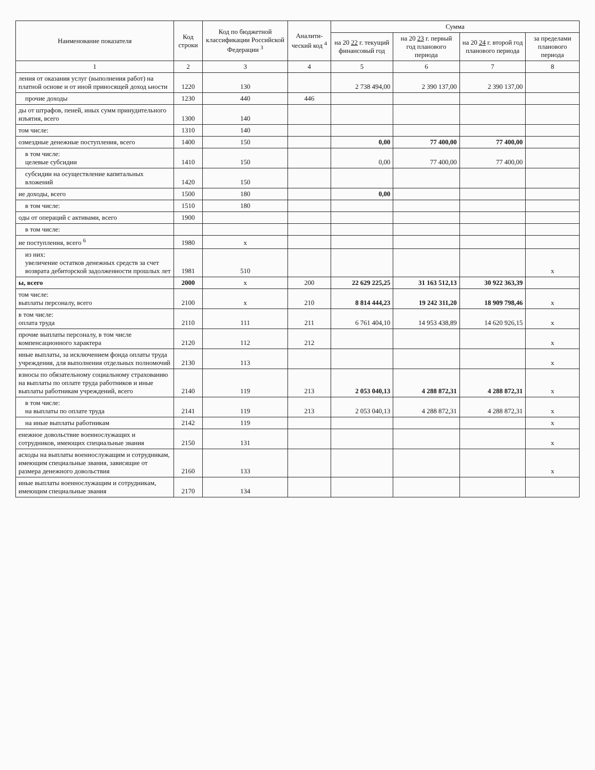| Наименование показателя | Код строки | Код по бюджетной классификации Российской Федерации <sup>3</sup> | Аналити-ческий код <sup>4</sup> | Сумма | | | |
| --- | --- | --- | --- | --- | --- | --- | --- |
| | | | | на 20 22 г. текущий финансовый год | на 20 23 г. первый год планового периода | на 20 24 г. второй год планового периода | за пределами планового периода |
| 1 | 2 | 3 | 4 | 5 | 6 | 7 | 8 |
| ления от оказания услуг (выполнения работ) на платной основе и от иной приносящей доход ьности | 1220 | 130 | | 2 738 494,00 | 2 390 137,00 | 2 390 137,00 | |
| прочие доходы | 1230 | 440 | 446 | | | | |
| ды от штрафов, пеней, иных сумм принудительного изъятия, всего | 1300 | 140 | | | | | |
| том числе: | 1310 | 140 | | | | | |
| озмездные денежные поступления, всего | 1400 | 150 | | 0,00 | 77 400,00 | 77 400,00 | |
| в том числе: целевые субсидии | 1410 | 150 | | 0,00 | 77 400,00 | 77 400,00 | |
| субсидии на осуществление капитальных вложений | 1420 | 150 | | | | | |
| ие доходы, всего | 1500 | 180 | | 0,00 | | | |
| в том числе: | 1510 | 180 | | | | | |
| оды от операций с активами, всего | 1900 | | | | | | |
| в том числе: | | | | | | | |
| ие поступления, всего <sup>6</sup> | 1980 | x | | | | | |
| из них: увеличение остатков денежных средств за счет возврата дебиторской задолженности прошлых лет | 1981 | 510 | | | | | x |
| ы, всего | 2000 | x | 200 | 22 629 225,25 | 31 163 512,13 | 30 922 363,39 | |
| том числе: выплаты персоналу, всего | 2100 | x | 210 | 8 814 444,23 | 19 242 311,20 | 18 909 798,46 | x |
| в том числе: оплата труда | 2110 | 111 | 211 | 6 761 404,10 | 14 953 438,89 | 14 620 926,15 | x |
| прочие выплаты персоналу, в том числе компенсационного характера | 2120 | 112 | 212 | | | | x |
| иные выплаты, за исключением фонда оплаты труда учреждения, для выполнения отдельных полномочий | 2130 | 113 | | | | | x |
| взносы по обязательному социальному страхованию на выплаты по оплате труда работников и иные выплаты работникам учреждений, всего | 2140 | 119 | 213 | 2 053 040,13 | 4 288 872,31 | 4 288 872,31 | x |
| в том числе: на выплаты по оплате труда | 2141 | 119 | 213 | 2 053 040,13 | 4 288 872,31 | 4 288 872,31 | x |
| на иные выплаты работникам | 2142 | 119 | | | | | x |
| енежное довольствие военнослужащих и сотрудников, имеющих специальные звания | 2150 | 131 | | | | | x |
| асходы на выплаты военнослужащим и сотрудникам, имеющим специальные звания, зависящие от размера денежного довольствия | 2160 | 133 | | | | | x |
| иные выплаты военнослужащим и сотрудникам, имеющим специальные звания | 2170 | 134 | | | | | |